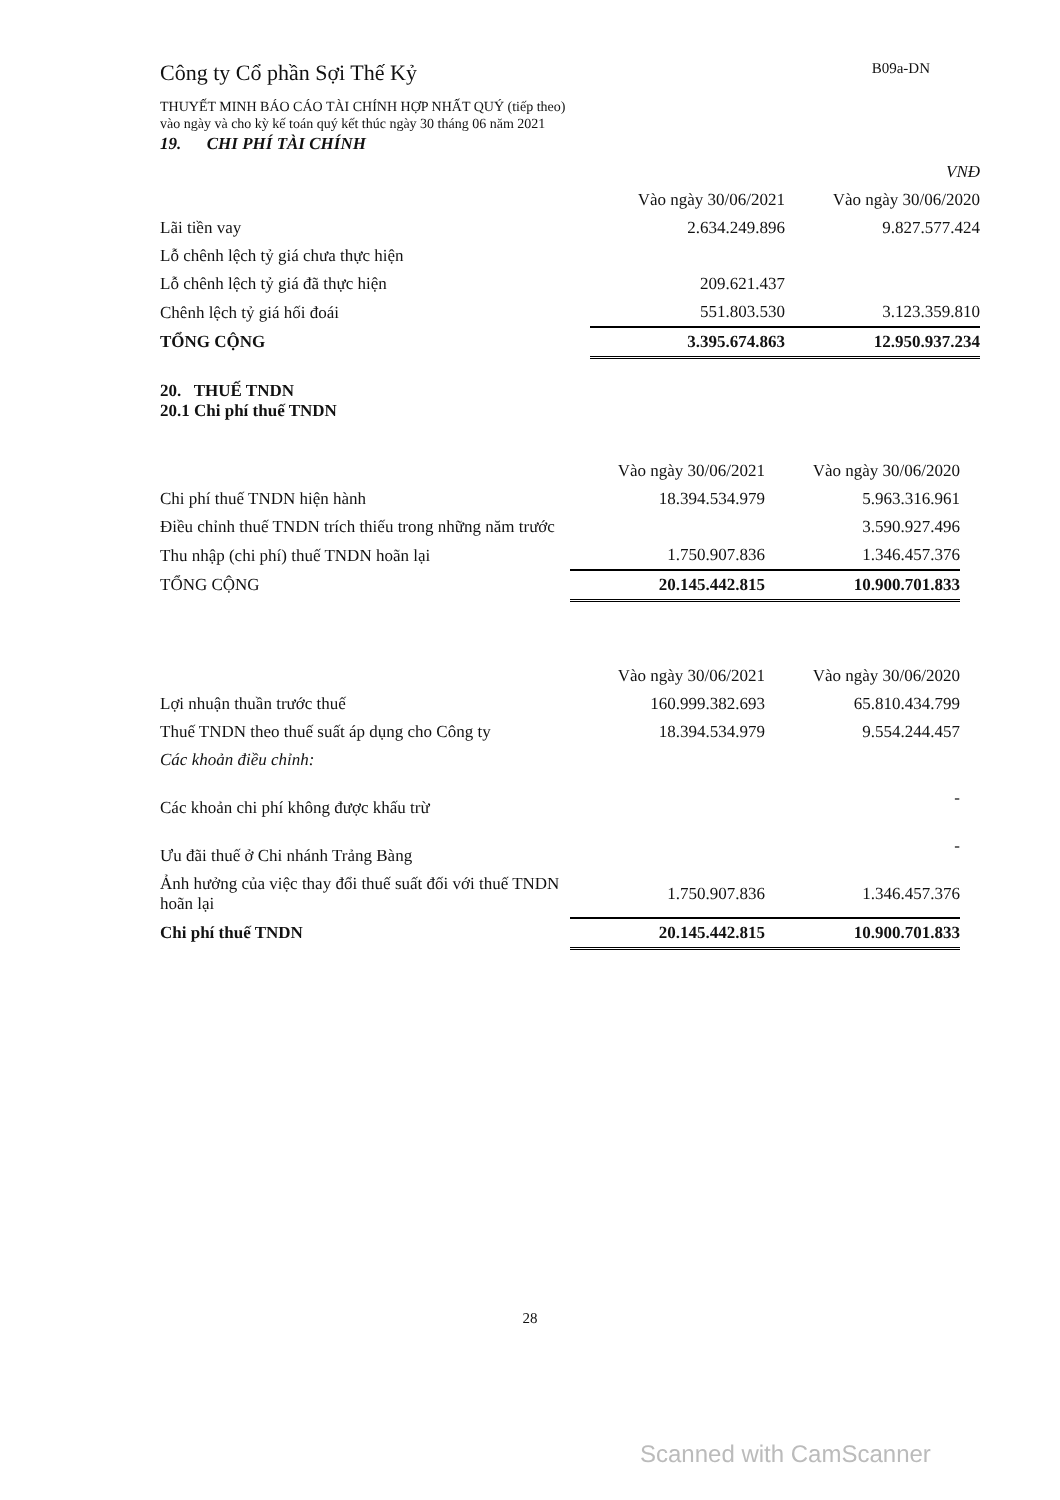Công ty Cổ phần Sợi Thế Kỷ B09a-DN
THUYẾT MINH BÁO CÁO TÀI CHÍNH HỢP NHẤT QUÝ (tiếp theo)
vào ngày và cho kỳ kế toán quý kết thúc ngày 30 tháng 06 năm 2021
19. CHI PHÍ TÀI CHÍNH
| | | VNĐ |
| | Vào ngày 30/06/2021 | Vào ngày 30/06/2020 |
| Lãi tiền vay | 2.634.249.896 | 9.827.577.424 |
| Lỗ chênh lệch tỷ giá chưa thực hiện | | |
| Lỗ chênh lệch tỷ giá đã thực hiện | 209.621.437 | |
| Chênh lệch tỷ giá hối đoái | 551.803.530 | 3.123.359.810 |
| TỔNG CỘNG | 3.395.674.863 | 12.950.937.234 |
20. THUẾ TNDN
20.1 Chi phí thuế TNDN
| | Vào ngày 30/06/2021 | Vào ngày 30/06/2020 |
| Chi phí thuế TNDN hiện hành | 18.394.534.979 | 5.963.316.961 |
| Điều chỉnh thuế TNDN trích thiếu trong những năm trước | | 3.590.927.496 |
| Thu nhập (chi phí) thuế TNDN hoãn lại | 1.750.907.836 | 1.346.457.376 |
| TỔNG CỘNG | 20.145.442.815 | 10.900.701.833 |
| | Vào ngày 30/06/2021 | Vào ngày 30/06/2020 |
| Lợi nhuận thuần trước thuế | 160.999.382.693 | 65.810.434.799 |
| Thuế TNDN theo thuế suất áp dụng cho Công ty | 18.394.534.979 | 9.554.244.457 |
| Các khoản điều chỉnh: | | |
| Các khoản chi phí không được khấu trừ | | - |
| Ưu đãi thuế ở Chi nhánh Trảng Bàng | | - |
| Ảnh hưởng của việc thay đổi thuế suất đối với thuế TNDN hoãn lại | 1.750.907.836 | 1.346.457.376 |
| Chi phí thuế TNDN | 20.145.442.815 | 10.900.701.833 |
28
Scanned with CamScanner